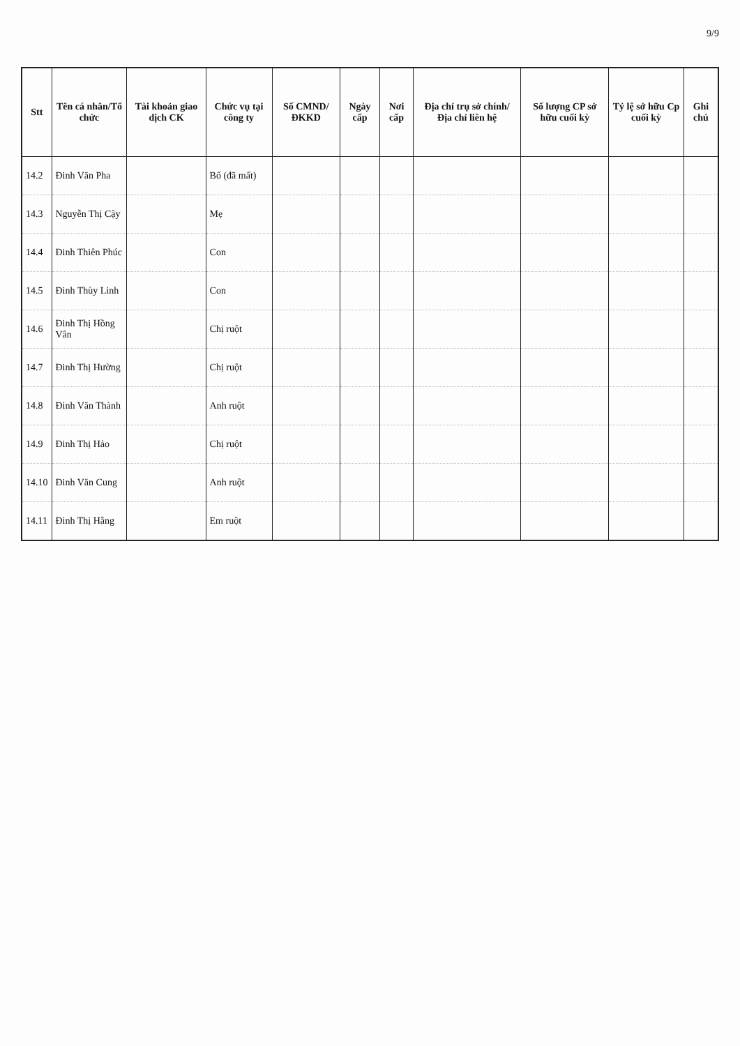9/9
| Stt | Tên cá nhân/Tổ chức | Tài khoản giao dịch CK | Chức vụ tại công ty | Số CMND/ ĐKKD | Ngày cấp | Nơi cấp | Địa chỉ trụ sở chính/ Địa chỉ liên hệ | Số lượng CP sở hữu cuối kỳ | Tỷ lệ sở hữu Cp cuối kỳ | Ghi chú |
| --- | --- | --- | --- | --- | --- | --- | --- | --- | --- | --- |
| 14.2 | Đinh Văn Pha | | Bố (đã mất) | | | | | | | |
| 14.3 | Nguyễn Thị Cậy | | Mẹ | | | | | | | |
| 14.4 | Đinh Thiên Phúc | | Con | | | | | | | |
| 14.5 | Đinh Thùy Linh | | Con | | | | | | | |
| 14.6 | Đinh Thị Hồng Vân | | Chị ruột | | | | | | | |
| 14.7 | Đinh Thị Hường | | Chị ruột | | | | | | | |
| 14.8 | Đinh Văn Thành | | Anh ruột | | | | | | | |
| 14.9 | Đinh Thị Hảo | | Chị ruột | | | | | | | |
| 14.10 | Đinh Văn Cung | | Anh ruột | | | | | | | |
| 14.11 | Đinh Thị Hằng | | Em ruột | | | | | | | |